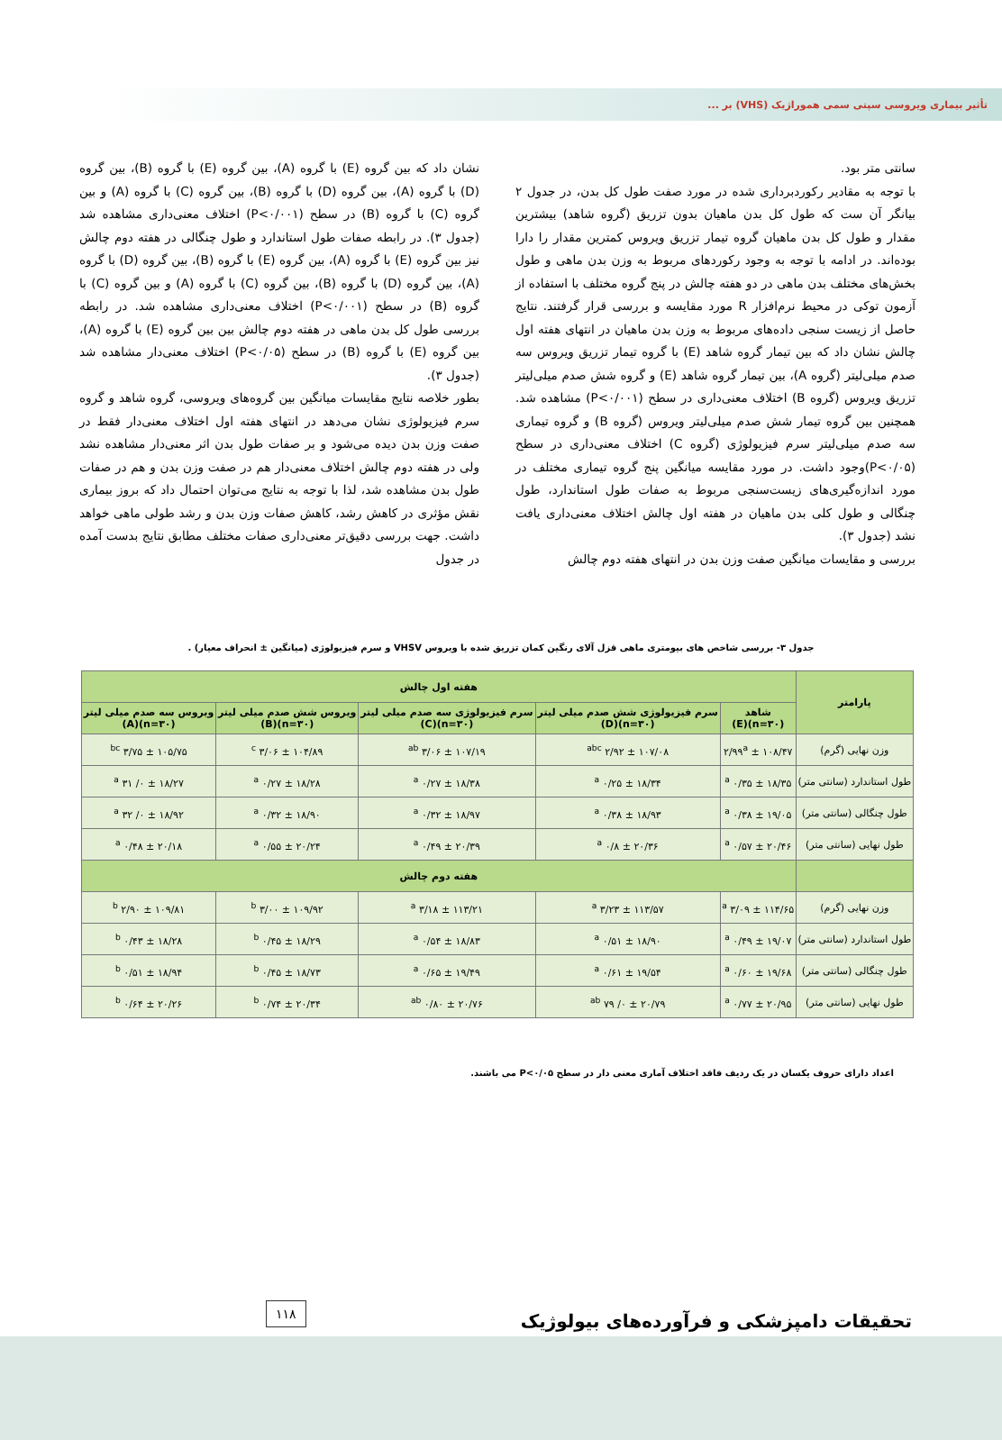تأثیر بیماری ویروسی سپتی سمی هموراژیک (VHS) بر ...
سانتی متر بود.
با توجه به مقادیر رکوردبرداری شده در مورد صفت طول کل بدن، در جدول ۲ بیانگر آن ست که طول کل بدن ماهیان بدون تزریق (گروه شاهد) بیشترین مقدار و طول کل بدن ماهیان گروه تیمار تزریق ویروس کمترین مقدار را دارا بوده‌اند. در ادامه با توجه به وجود رکوردهای مربوط به وزن بدن ماهی و طول بخش‌های مختلف بدن ماهی در دو هفته چالش در پنج گروه مختلف با استفاده از آزمون توکی در محیط نرم‌افزار R مورد مقایسه و بررسی قرار گرفتند. نتایج حاصل از زیست سنجی داده‌های مربوط به وزن بدن ماهیان در انتهای هفته اول چالش نشان داد که بین تیمار گروه شاهد (E) با گروه تیمار تزریق ویروس سه صدم میلی‌لیتر (گروه A)، بین تیمار گروه شاهد (E) و گروه شش صدم میلی‌لیتر تزریق ویروس (گروه B) اختلاف معنی‌داری در سطح (P<۰/۰۰۱) مشاهده شد. همچنین بین گروه تیمار شش صدم میلی‌لیتر ویروس (گروه B) و گروه تیماری سه صدم میلی‌لیتر سرم فیزیولوژی (گروه C) اختلاف معنی‌داری در سطح (P<۰/۰۵)وجود داشت. در مورد مقایسه میانگین پنج گروه تیماری مختلف در مورد اندازه‌گیری‌های زیست‌سنجی مربوط به صفات طول استاندارد، طول چنگالی و طول کلی بدن ماهیان در هفته اول چالش اختلاف معنی‌داری یافت نشد (جدول ۳).
بررسی و مقایسات میانگین صفت وزن بدن در انتهای هفته دوم چالش
نشان داد که بین گروه (E) با گروه (A)، بین گروه (E) با گروه (B)، بین گروه (D) با گروه (A)، بین گروه (D) با گروه (B)، بین گروه (C) با گروه (A) و بین گروه (C) با گروه (B) در سطح (P<۰/۰۰۱) اختلاف معنی‌داری مشاهده شد (جدول ۳). در رابطه صفات طول استاندارد و طول چنگالی در هفته دوم چالش نیز بین گروه (E) با گروه (A)، بین گروه (E) با گروه (B)، بین گروه (D) با گروه (A)، بین گروه (D) با گروه (B)، بین گروه (C) با گروه (A) و بین گروه (C) با گروه (B) در سطح (P<۰/۰۰۱) اختلاف معنی‌داری مشاهده شد. در رابطه بررسی طول کل بدن ماهی در هفته دوم چالش بین بین گروه (E) با گروه (A)، بین گروه (E) با گروه (B) در سطح (P<۰/۰۵) اختلاف معنی‌دار مشاهده شد (جدول ۳).
بطور خلاصه نتایج مقایسات میانگین بین گروه‌های ویروسی، گروه شاهد و گروه سرم فیزیولوژی نشان می‌دهد در انتهای هفته اول اختلاف معنی‌دار فقط در صفت وزن بدن دیده می‌شود و بر صفات طول بدن اثر معنی‌دار مشاهده نشد ولی در هفته دوم چالش اختلاف معنی‌دار هم در صفت وزن بدن و هم در صفات طول بدن مشاهده شد، لذا با توجه به نتایج می‌توان احتمال داد که بروز بیماری نقش مؤثری در کاهش رشد، کاهش صفات وزن بدن و رشد طولی ماهی خواهد داشت. جهت بررسی دقیق‌تر معنی‌داری صفات مختلف مطابق نتایج بدست آمده در جدول
جدول ۳- بررسی شاخص های بیومتری ماهی قزل آلای رنگین کمان تزریق شده با ویروس VHSV و سرم فیزیولوژی (میانگین ± انحراف معیار) .
| پارامتر | هفته اول چالش | | | | |
| --- | --- | --- | --- | --- | --- |
| | شاهد (n=۳۰)(E) | سرم فیزیولوژی شش صدم میلی لیتر (n=۳۰)(D) | سرم فیزیولوژی سه صدم میلی لیتر (n=۳۰)(C) | ویروس شش صدم میلی لیتر (n=۳۰)(B) | ویروس سه صدم میلی لیتر (n=۳۰)(A) |
| وزن نهایی (گرم) | ۱۰۸/۴۷ ± ۲/۹۹<sup>a</sup> | ۱۰۷/۰۸ ± ۲/۹۲ <sup>abc</sup> | ۱۰۷/۱۹ ± ۳/۰۶ <sup>ab</sup> | ۱۰۴/۸۹ ± ۳/۰۶ <sup>c</sup> | ۱۰۵/۷۵ ± ۳/۷۵ <sup>bc</sup> |
| طول استاندارد (سانتی متر) | ۱۸/۳۵ ± ۰/۳۵ <sup>a</sup> | ۱۸/۳۴ ± ۰/۲۵ <sup>a</sup> | ۱۸/۳۸ ± ۰/۲۷ <sup>a</sup> | ۱۸/۲۸ ± ۰/۲۷ <sup>a</sup> | ۱۸/۲۷ ± ۰/ ۳۱ <sup>a</sup> |
| طول چنگالی (سانتی متر) | ۱۹/۰۵ ± ۰/۳۸ <sup>a</sup> | ۱۸/۹۳ ± ۰/۳۸ <sup>a</sup> | ۱۸/۹۷ ± ۰/۳۲ <sup>a</sup> | ۱۸/۹۰ ± ۰/۳۲ <sup>a</sup> | ۱۸/۹۲ ± ۰/ ۳۲ <sup>a</sup> |
| طول نهایی (سانتی متر) | ۲۰/۴۶ ± ۰/۵۷ <sup>a</sup> | ۲۰/۳۶ ± ۰/۸ <sup>a</sup> | ۲۰/۳۹ ± ۰/۴۹ <sup>a</sup> | ۲۰/۲۴ ± ۰/۵۵ <sup>a</sup> | ۲۰/۱۸ ± ۰/۴۸ <sup>a</sup> |
| | هفته دوم چالش | | | | |
| وزن نهایی (گرم) | ۱۱۴/۶۵ ± ۳/۰۹ <sup>a</sup> | ۱۱۳/۵۷ ± ۳/۲۳ <sup>a</sup> | ۱۱۳/۲۱ ± ۳/۱۸ <sup>a</sup> | ۱۰۹/۹۲ ± ۳/۰۰ <sup>b</sup> | ۱۰۹/۸۱ ± ۲/۹۰ <sup>b</sup> |
| طول استاندارد (سانتی متر) | ۱۹/۰۷ ± ۰/۴۹ <sup>a</sup> | ۱۸/۹۰ ± ۰/۵۱ <sup>a</sup> | ۱۸/۸۳ ± ۰/۵۴ <sup>a</sup> | ۱۸/۲۹ ± ۰/۴۵ <sup>b</sup> | ۱۸/۲۸ ± ۰/۴۳ <sup>b</sup> |
| طول چنگالی (سانتی متر) | ۱۹/۶۸ ± ۰/۶۰ <sup>a</sup> | ۱۹/۵۴ ± ۰/۶۱ <sup>a</sup> | ۱۹/۴۹ ± ۰/۶۵ <sup>a</sup> | ۱۸/۷۳ ± ۰/۴۵ <sup>b</sup> | ۱۸/۹۴ ± ۰/۵۱ <sup>b</sup> |
| طول نهایی (سانتی متر) | ۲۰/۹۵ ± ۰/۷۷ <sup>a</sup> | ۲۰/۷۹ ± ۰/ ۷۹ <sup>ab</sup> | ۲۰/۷۶ ± ۰/۸۰ <sup>ab</sup> | ۲۰/۳۴ ± ۰/۷۴ <sup>b</sup> | ۲۰/۲۶ ± ۰/۶۴ <sup>b</sup> |
اعداد دارای حروف یکسان در یک ردیف فاقد اختلاف آماری معنی دار در سطح P<۰/۰۵ می باشند.
تحقیقات دامپزشکی و فرآورده‌های بیولوژیک
۱۱۸